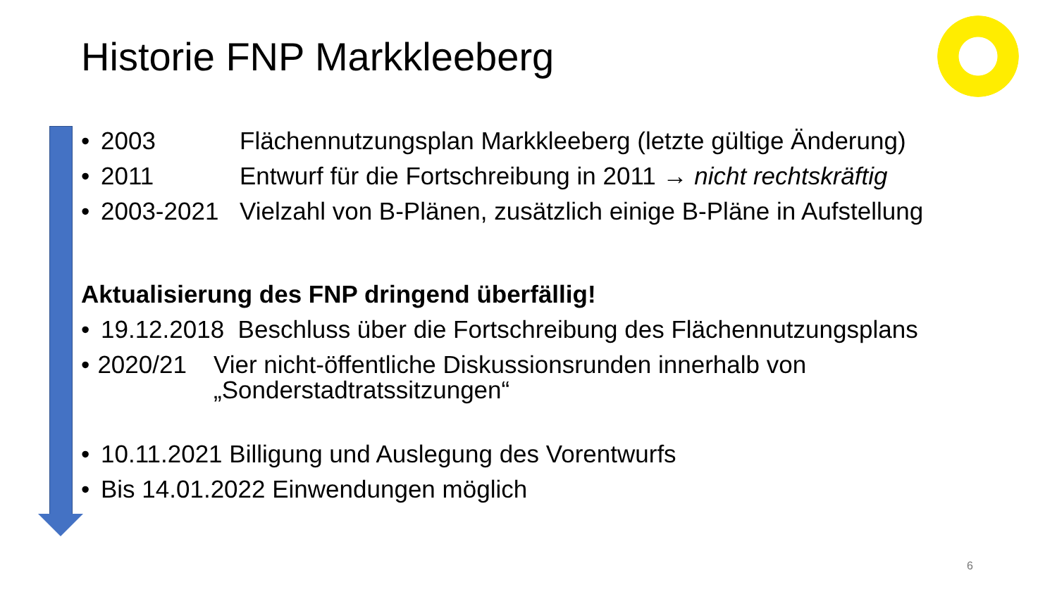Historie FNP Markkleeberg
• 2003 Flächennutzungsplan Markkleeberg (letzte gültige Änderung)
• 2011 Entwurf für die Fortschreibung in 2011 → nicht rechtskräftig
• 2003-2021 Vielzahl von B-Plänen, zusätzlich einige B-Pläne in Aufstellung
Aktualisierung des FNP dringend überfällig!
• 19.12.2018 Beschluss über die Fortschreibung des Flächennutzungsplans
• 2020/21 Vier nicht-öffentliche Diskussionsrunden innerhalb von „Sonderstadtratssitzungen“
• 10.11.2021 Billigung und Auslegung des Vorentwurfs
• Bis 14.01.2022 Einwendungen möglich
6